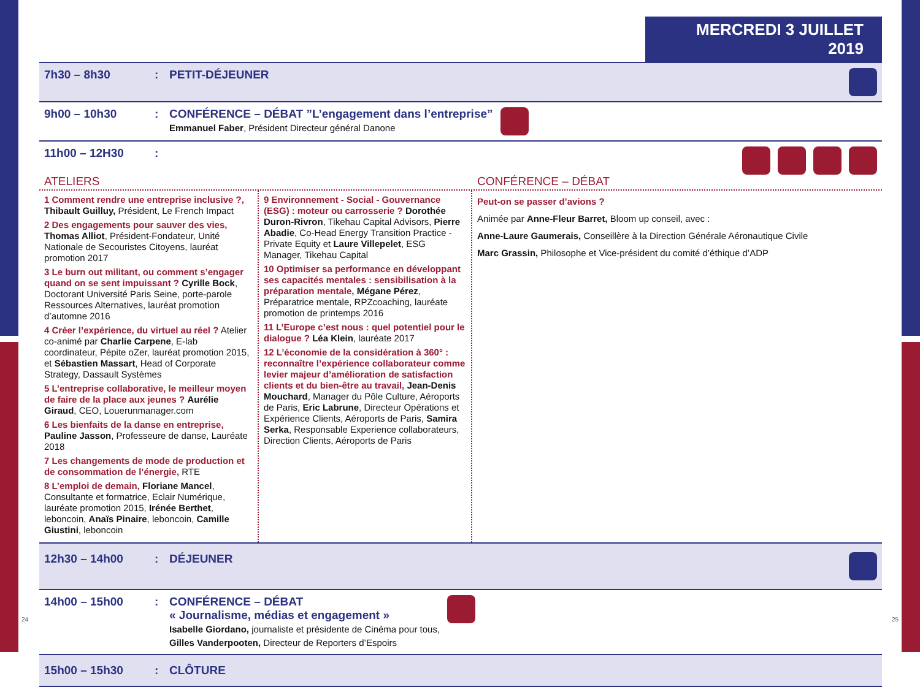MERCREDI 3 JUILLET 2019
7h30 – 8h30: PETIT-DÉJEUNER
9h00 – 10h30: CONFÉRENCE – DÉBAT ”L’engagement dans l’entreprise”
Emmanuel Faber, Président Directeur général Danone
11h00 – 12H30:
ATELIERS CONFÉRENCE – DÉBAT
1 Comment rendre une entreprise inclusive ?, Thibault Guilluy, Président, Le French Impact
2 Des engagements pour sauver des vies, Thomas Alliot, Président-Fondateur, Unité Nationale de Secouristes Citoyens, lauréat promotion 2017
3 Le burn out militant, ou comment s’engager quand on se sent impuissant ? Cyrille Bock, Doctorant Université Paris Seine, porte-parole Ressources Alternatives, lauréat promotion d’automne 2016
4 Créer l’expérience, du virtuel au réel ? Atelier co-animé par Charlie Carpene, E-lab coordinateur, Pépite oZer, lauréat promotion 2015, et Sébastien Massart, Head of Corporate Strategy, Dassault Systèmes
5 L’entreprise collaborative, le meilleur moyen de faire de la place aux jeunes ? Aurélie Giraud, CEO, Louerunmanager.com
6 Les bienfaits de la danse en entreprise, Pauline Jasson, Professeure de danse, Lauréate 2018
7 Les changements de mode de production et de consommation de l’énergie, RTE
8 L’emploi de demain, Floriane Mancel, Consultante et formatrice, Eclair Numérique, lauréate promotion 2015, Irénée Berthet, leboncoin, Anaïs Pinaire, leboncoin, Camille Giustini, leboncoin
9 Environnement - Social - Gouvernance (ESG) : moteur ou carrosserie ? Dorothée Duron-Rivron, Tikehau Capital Advisors, Pierre Abadie, Co-Head Energy Transition Practice - Private Equity et Laure Villepelet, ESG Manager, Tikehau Capital
10 Optimiser sa performance en développant ses capacités mentales : sensibilisation à la préparation mentale, Mégane Pérez, Préparatrice mentale, RPZcoaching, lauréate promotion de printemps 2016
11 L’Europe c’est nous : quel potentiel pour le dialogue ? Léa Klein, lauréate 2017
12 L’économie de la considération à 360° : reconnaître l’expérience collaborateur comme levier majeur d’amélioration de satisfaction clients et du bien-être au travail, Jean-Denis Mouchard, Manager du Pôle Culture, Aéroports de Paris, Eric Labrune, Directeur Opérations et Expérience Clients, Aéroports de Paris, Samira Serka, Responsable Experience collaborateurs, Direction Clients, Aéroports de Paris
Peut-on se passer d’avions ?
Animée par Anne-Fleur Barret, Bloom up conseil, avec :
Anne-Laure Gaumerais, Conseillère à la Direction Générale Aéronautique Civile
Marc Grassin, Philosophe et Vice-président du comité d’éthique d’ADP
12h30 – 14h00: DÉJEUNER
14h00 – 15h00: CONFÉRENCE – DÉBAT
« Journalisme, médias et engagement »
Isabelle Giordano, journaliste et présidente de Cinéma pour tous,
Gilles Vanderpooten, Directeur de Reporters d’Espoirs
15h00 – 15h30: CLÔTURE
24 25